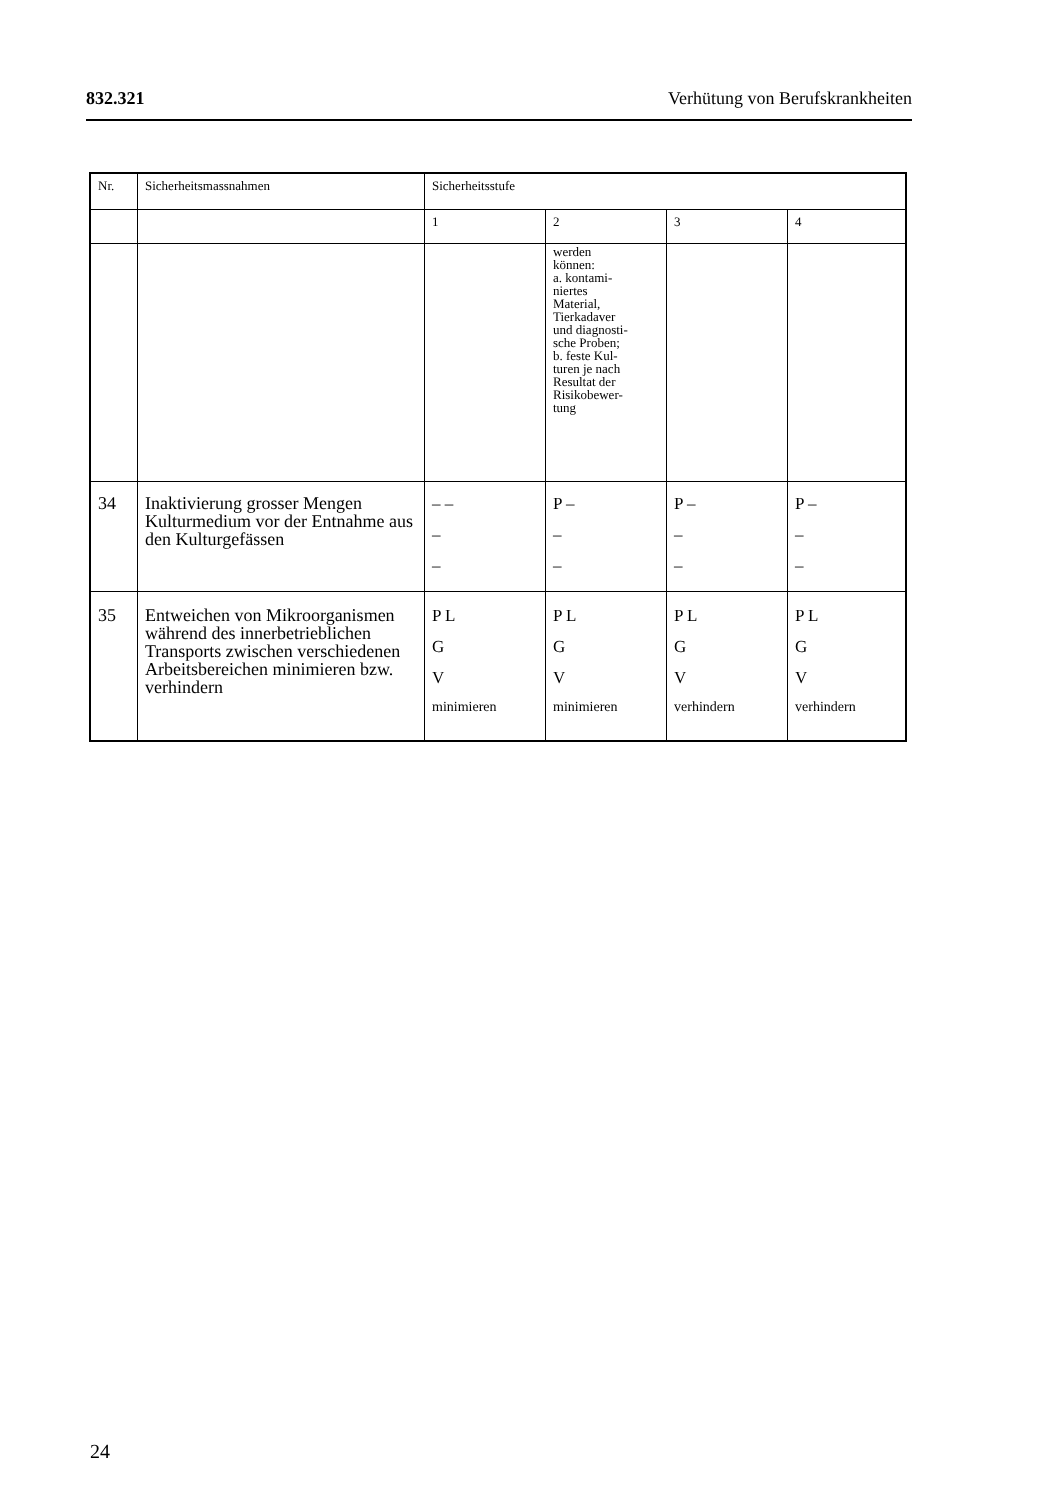832.321 Verhütung von Berufskrankheiten
| Nr. | Sicherheitsmassnahmen | Sicherheitsstufe | | | |
| --- | --- | --- | --- | --- | --- |
| | | 1 | 2 | 3 | 4 |
| | | | werden können: a. kontami- niertes Material, Tierkadaver und diagnosti- sche Proben; b. feste Kul- turen je nach Resultat der Risikobewer- tung | | |
| 34 | Inaktivierung grosser Mengen Kulturmedium vor der Ent­nahme aus den Kulturgefässen | – – – – | P – – – | P – – – | P – – – |
| 35 | Entweichen von Mikroorga­nismen während des inner­betrieblichen Transports zwischen verschiedenen Arbeitsbereichen minimieren bzw. verhindern | P L G V minimieren | P L G V minimieren | P L G V verhindern | P L G V verhindern |
24